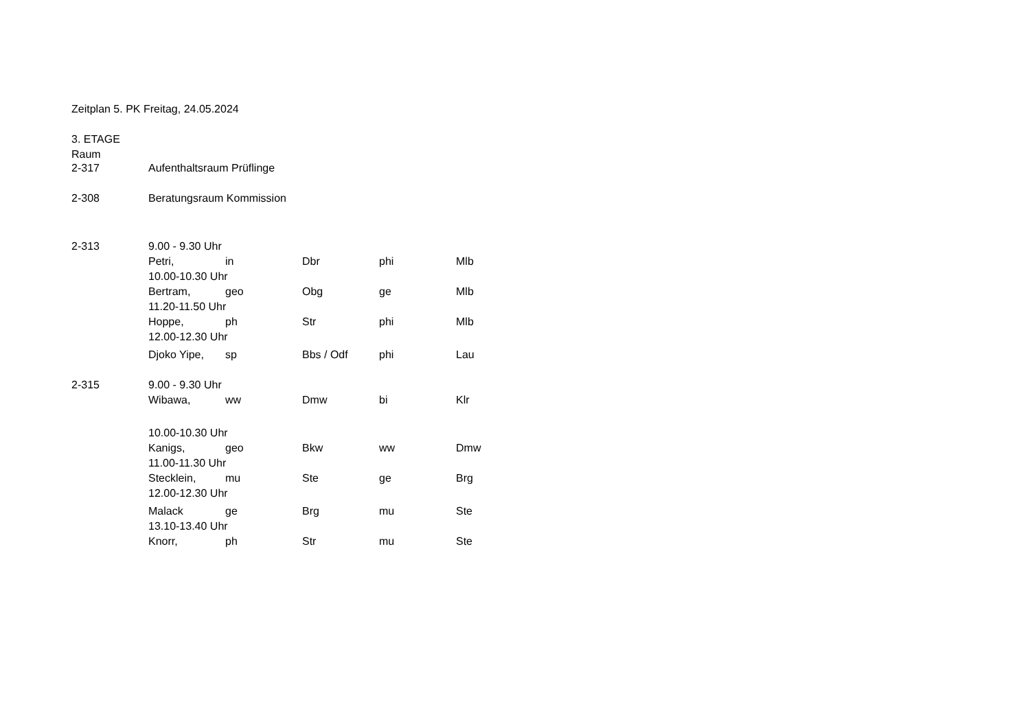Zeitplan 5. PK Freitag, 24.05.2024
3. ETAGE
Raum
| 2-317 | Aufenthaltsraum Prüflinge | | | | |
| 2-308 | Beratungsraum Kommission | | | | |
| 2-313 | 9.00 - 9.30 Uhr | | | | |
| | Petri, | in | Dbr | phi | Mlb |
| | 10.00-10.30 Uhr | | | | |
| | Bertram, | geo | Obg | ge | Mlb |
| | 11.20-11.50 Uhr | | | | |
| | Hoppe, | ph | Str | phi | Mlb |
| | 12.00-12.30 Uhr | | | | |
| | Djoko Yipe, | sp | Bbs / Odf | phi | Lau |
| 2-315 | 9.00 - 9.30 Uhr | | | | |
| | Wibawa, | ww | Dmw | bi | Klr |
| | 10.00-10.30 Uhr | | | | |
| | Kanigs, | geo | Bkw | ww | Dmw |
| | 11.00-11.30 Uhr | | | | |
| | Stecklein, | mu | Ste | ge | Brg |
| | 12.00-12.30 Uhr | | | | |
| | Malack | ge | Brg | mu | Ste |
| | 13.10-13.40 Uhr | | | | |
| | Knorr, | ph | Str | mu | Ste |